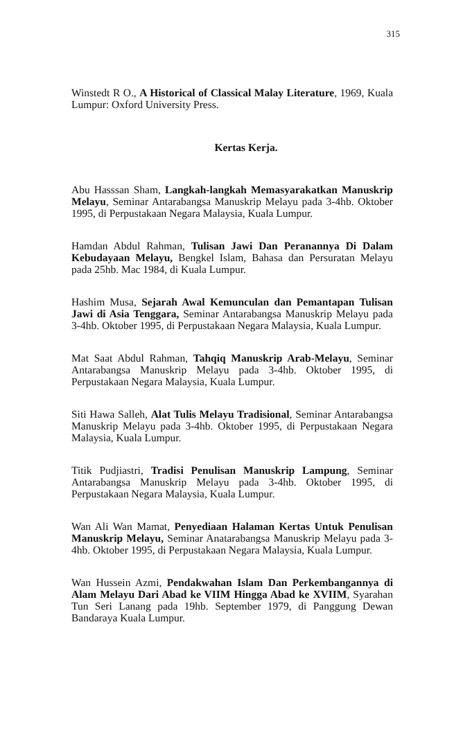315
Winstedt R O., A Historical of Classical Malay Literature, 1969, Kuala Lumpur: Oxford University Press.
Kertas Kerja.
Abu Hasssan Sham, Langkah-langkah Memasyarakatkan Manuskrip Melayu, Seminar Antarabangsa Manuskrip Melayu pada 3-4hb. Oktober 1995, di Perpustakaan Negara Malaysia, Kuala Lumpur.
Hamdan Abdul Rahman, Tulisan Jawi Dan Peranannya Di Dalam Kebudayaan Melayu, Bengkel Islam, Bahasa dan Persuratan Melayu pada 25hb. Mac 1984, di Kuala Lumpur.
Hashim Musa, Sejarah Awal Kemunculan dan Pemantapan Tulisan Jawi di Asia Tenggara, Seminar Antarabangsa Manuskrip Melayu pada 3-4hb. Oktober 1995, di Perpustakaan Negara Malaysia, Kuala Lumpur.
Mat Saat Abdul Rahman, Tahqiq Manuskrip Arab-Melayu, Seminar Antarabangsa Manuskrip Melayu pada 3-4hb. Oktober 1995, di Perpustakaan Negara Malaysia, Kuala Lumpur.
Siti Hawa Salleh, Alat Tulis Melayu Tradisional, Seminar Antarabangsa Manuskrip Melayu pada 3-4hb. Oktober 1995, di Perpustakaan Negara Malaysia, Kuala Lumpur.
Titik Pudjiastri, Tradisi Penulisan Manuskrip Lampung, Seminar Antarabangsa Manuskrip Melayu pada 3-4hb. Oktober 1995, di Perpustakaan Negara Malaysia, Kuala Lumpur.
Wan Ali Wan Mamat, Penyediaan Halaman Kertas Untuk Penulisan Manuskrip Melayu, Seminar Anatarabangsa Manuskrip Melayu pada 3-4hb. Oktober 1995, di Perpustakaan Negara Malaysia, Kuala Lumpur.
Wan Hussein Azmi, Pendakwahan Islam Dan Perkembangannya di Alam Melayu Dari Abad ke VIIM Hingga Abad ke XVIIM, Syarahan Tun Seri Lanang pada 19hb. September 1979, di Panggung Dewan Bandaraya Kuala Lumpur.